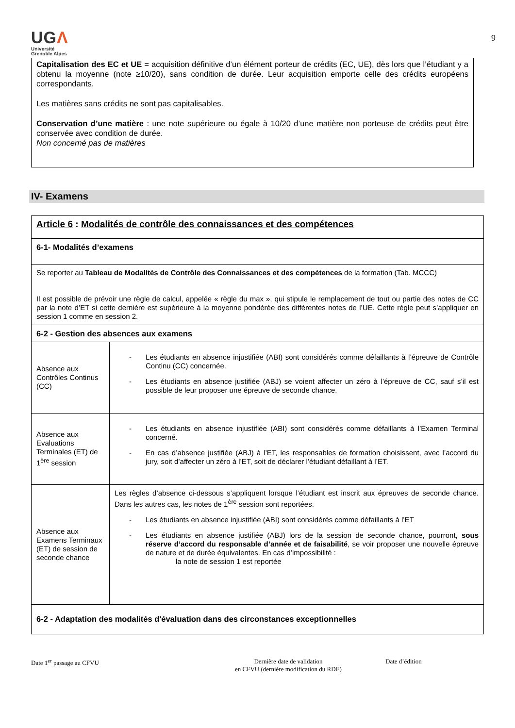UGΛ
Université
Grenoble Alpes
9
Capitalisation des EC et UE = acquisition définitive d’un élément porteur de crédits (EC, UE), dès lors que l’étudiant y a obtenu la moyenne (note ≥10/20), sans condition de durée. Leur acquisition emporte celle des crédits européens correspondants.
Les matières sans crédits ne sont pas capitalisables.
Conservation d’une matière : une note supérieure ou égale à 10/20 d’une matière non porteuse de crédits peut être conservée avec condition de durée.
Non concerné pas de matières
IV- Examens
| Article 6 : Modalités de contrôle des connaissances et des compétences | |
| 6-1- Modalités d’examens | |
| Se reporter au Tableau de Modalités de Contrôle des Connaissances et des compétences de la formation (Tab. MCCC) Il est possible de prévoir une règle de calcul, appelée « règle du max », qui stipule le remplacement de tout ou partie des notes de CC par la note d’ET si cette dernière est supérieure à la moyenne pondérée des différentes notes de l’UE. Cette règle peut s’appliquer en session 1 comme en session 2. | |
| 6-2 - Gestion des absences aux examens | |
| Absence aux Contrôles Continus (CC) | - Les étudiants en absence injustifiée (ABI) sont considérés comme défaillants à l’épreuve de Contrôle Continu (CC) concernée. - Les étudiants en absence justifiée (ABJ) se voient affecter un zéro à l’épreuve de CC, sauf s’il est possible de leur proposer une épreuve de seconde chance. |
| Absence aux Evaluations Terminales (ET) de 1<sup>ère</sup> session | - Les étudiants en absence injustifiée (ABI) sont considérés comme défaillants à l’Examen Terminal concerné. - En cas d’absence justifiée (ABJ) à l’ET, les responsables de formation choisissent, avec l’accord du jury, soit d’affecter un zéro à l’ET, soit de déclarer l’étudiant défaillant à l’ET. |
| Absence aux Examens Terminaux (ET) de session de seconde chance | Les règles d’absence ci-dessous s’appliquent lorsque l’étudiant est inscrit aux épreuves de seconde chance. Dans les autres cas, les notes de 1<sup>ère</sup> session sont reportées. - Les étudiants en absence injustifiée (ABI) sont considérés comme défaillants à l’ET - Les étudiants en absence justifiée (ABJ) lors de la session de seconde chance, pourront, sous réserve d’accord du responsable d’année et de faisabilité , se voir proposer une nouvelle épreuve de nature et de durée équivalentes. En cas d’impossibilité : la note de session 1 est reportée |
| 6-2 - Adaptation des modalités d'évaluation dans des circonstances exceptionnelles | |
Date 1<sup>er</sup> passage au CFVU Dernière date de validation
en CFVU (dernière modification du RDE)
Date d’édition